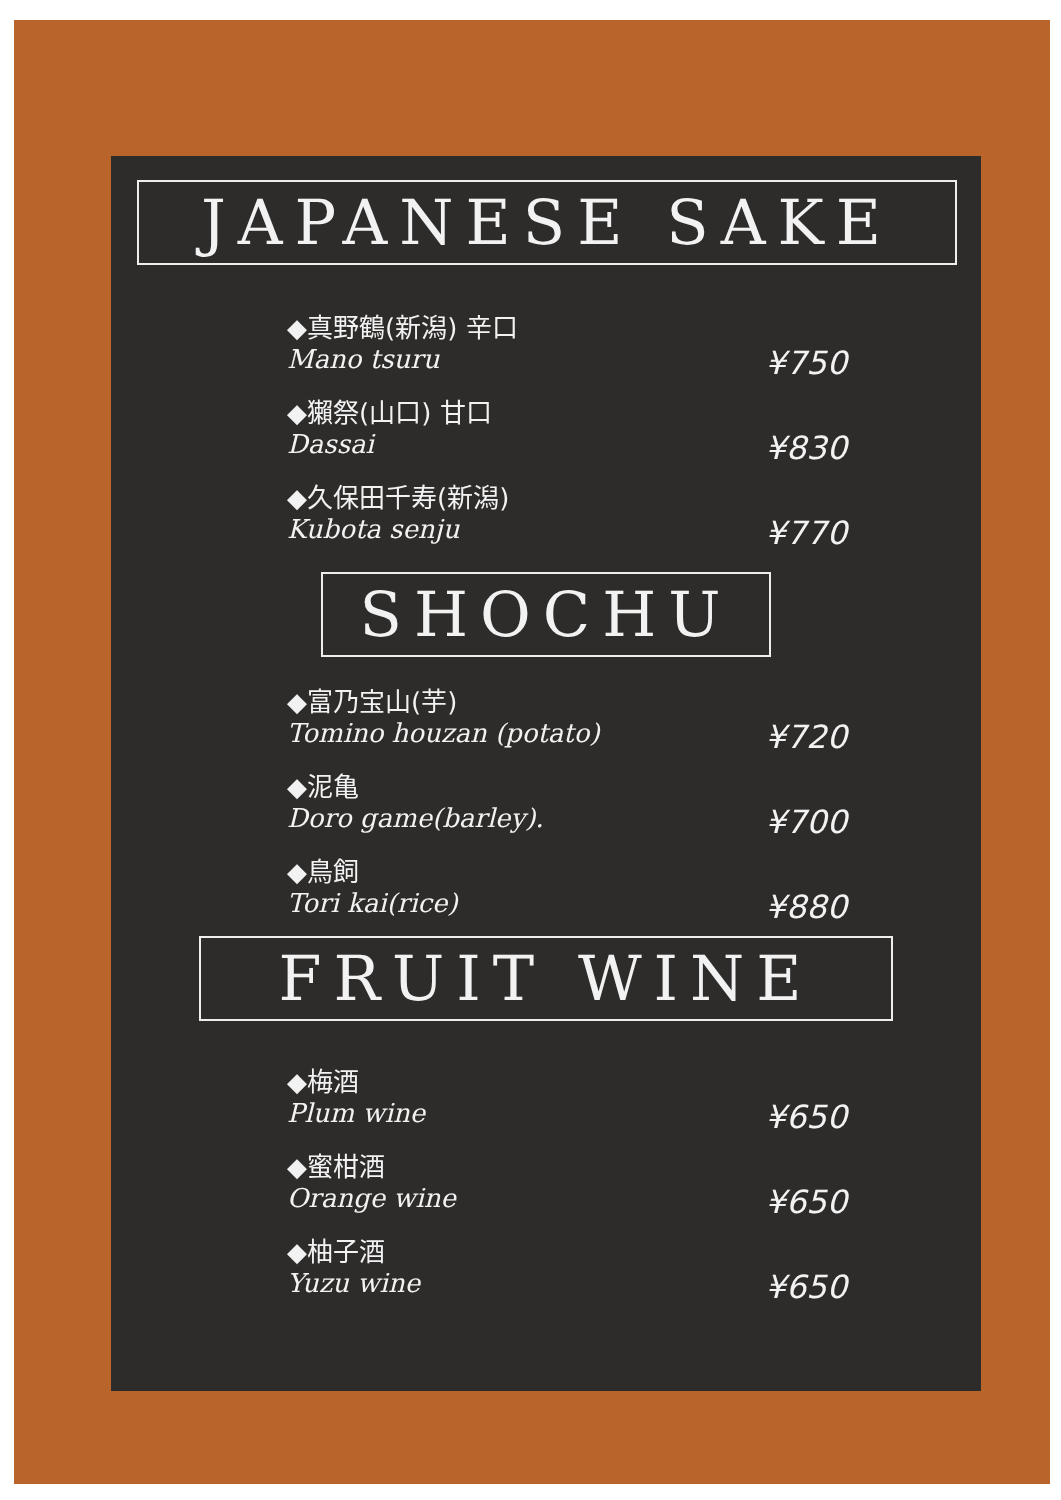JAPANESE SAKE
◆真野鶴(新潟) 辛口
Mano tsuru ¥750
◆獺祭(山口) 甘口
Dassai ¥830
◆久保田千寿(新潟)
Kubota senju ¥770
SHOCHU
◆富乃宝山(芋)
Tomino houzan (potato) ¥720
◆泥亀
Doro game(barley). ¥700
◆鳥飼
Tori kai(rice) ¥880
FRUIT WINE
◆梅酒
Plum wine ¥650
◆蜜柑酒
Orange wine ¥650
◆柚子酒
Yuzu wine ¥650